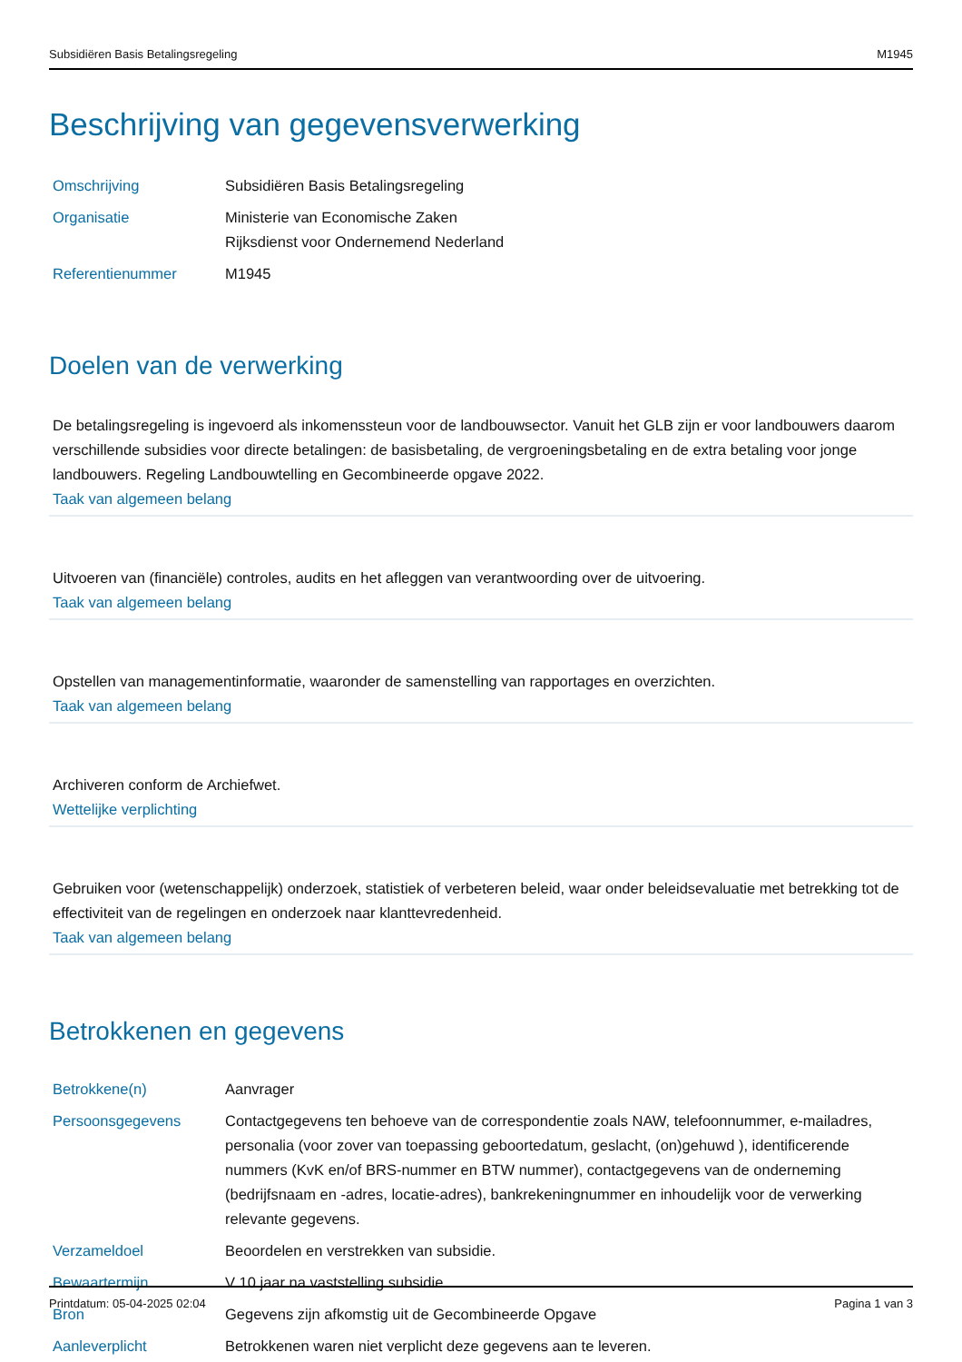Subsidiëren Basis Betalingsregeling M1945
Beschrijving van gegevensverwerking
| Omschrijving | Subsidiëren Basis Betalingsregeling |
| Organisatie | Ministerie van Economische Zaken Rijksdienst voor Ondernemend Nederland |
| Referentienummer | M1945 |
Doelen van de verwerking
De betalingsregeling is ingevoerd als inkomenssteun voor de landbouwsector. Vanuit het GLB zijn er voor landbouwers daarom verschillende subsidies voor directe betalingen: de basisbetaling, de vergroeningsbetaling en de extra betaling voor jonge landbouwers. Regeling Landbouwtelling en Gecombineerde opgave 2022.
Taak van algemeen belang
Uitvoeren van (financiële) controles, audits en het afleggen van verantwoording over de uitvoering.
Taak van algemeen belang
Opstellen van managementinformatie, waaronder de samenstelling van rapportages en overzichten.
Taak van algemeen belang
Archiveren conform de Archiefwet.
Wettelijke verplichting
Gebruiken voor (wetenschappelijk) onderzoek, statistiek of verbeteren beleid, waar onder beleidsevaluatie met betrekking tot de effectiviteit van de regelingen en onderzoek naar klanttevredenheid.
Taak van algemeen belang
Betrokkenen en gegevens
| Betrokkene(n) | Aanvrager |
| Persoonsgegevens | Contactgegevens ten behoeve van de correspondentie zoals NAW, telefoonnummer, e-mailadres, personalia (voor zover van toepassing geboortedatum, geslacht, (on)gehuwd ), identificerende nummers (KvK en/of BRS-nummer en BTW nummer), contactgegevens van de onderneming (bedrijfsnaam en -adres, locatie-adres), bankrekeningnummer en inhoudelijk voor de verwerking relevante gegevens. |
| Verzameldoel | Beoordelen en verstrekken van subsidie. |
| Bewaartermijn | V 10 jaar na vaststelling subsidie |
| Bron | Gegevens zijn afkomstig uit de Gecombineerde Opgave |
| Aanleverplicht | Betrokkenen waren niet verplicht deze gegevens aan te leveren. |
Printdatum: 05-04-2025 02:04 Pagina 1 van 3